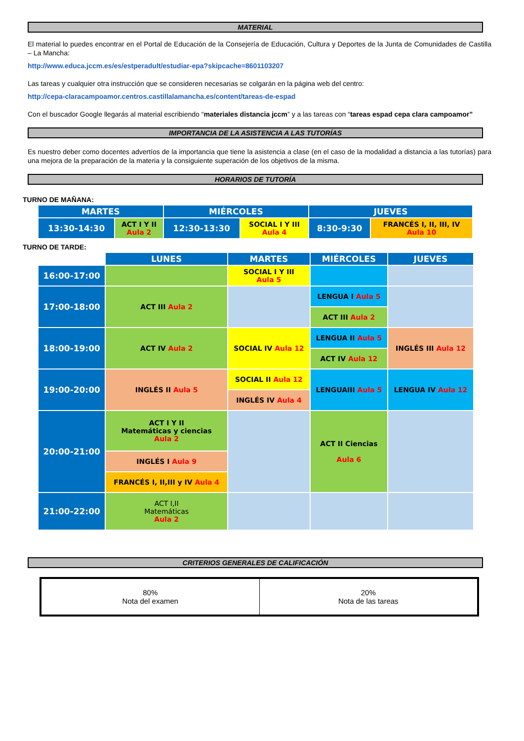MATERIAL
El material lo puedes encontrar en el Portal de Educación de la Consejería de Educación, Cultura y Deportes de la Junta de Comunidades de Castilla – La Mancha:
http://www.educa.jccm.es/es/estperadult/estudiar-epa?skipcache=8601103207
Las tareas y cualquier otra instrucción que se consideren necesarias se colgarán en la página web del centro:
http://cepa-claracampoamor.centros.castillalamancha.es/content/tareas-de-espad
Con el buscador Google llegarás al material escribiendo “materiales distancia jccm” y a las tareas con “tareas espad cepa clara campoamor”
IMPORTANCIA DE LA ASISTENCIA A LAS TUTORÍAS
Es nuestro deber como docentes advertíos de la importancia que tiene la asistencia a clase (en el caso de la modalidad a distancia a las tutorías) para una mejora de la preparación de la materia y la consiguiente superación de los objetivos de la misma.
HORARIOS DE TUTORÍA
TURNO DE MAÑANA:
| MARTES | | MIÉRCOLES | | JUEVES | |
| 13:30-14:30 | ACT I Y II Aula 2 | 12:30-13:30 | SOCIAL I Y III Aula 4 | 8:30-9:30 | FRANCÉS I, II, III, IV Aula 10 |
TURNO DE TARDE:
| | LUNES | MARTES | MIÉRCOLES | JUEVES |
| 16:00-17:00 | | SOCIAL I Y III Aula 5 | | |
| 17:00-18:00 | ACT III Aula 2 | | LENGUA I Aula 5 | |
| | | | ACT III Aula 2 | |
| 18:00-19:00 | ACT IV Aula 2 | SOCIAL IV Aula 12 | LENGUA II Aula 5 | INGLÉS III Aula 12 |
| | | | ACT IV Aula 12 | |
| 19:00-20:00 | INGLÉS II Aula 5 | SOCIAL II Aula 12 | LENGUAIII Aula 5 | LENGUA IV Aula 12 |
| | | INGLÉS IV Aula 4 | | |
| 20:00-21:00 | ACT I Y II Matemáticas y ciencias Aula 2 | | ACT II Ciencias Aula 6 | |
| | INGLÉS I Aula 9 | | | |
| | FRANCÉS I, II,III y IV Aula 4 | | | |
| 21:00-22:00 | ACT I,II Matemáticas Aula 2 | | | |
CRITERIOS GENERALES DE CALIFICACIÓN
| 80% Nota del examen | 20% Nota de las tareas |